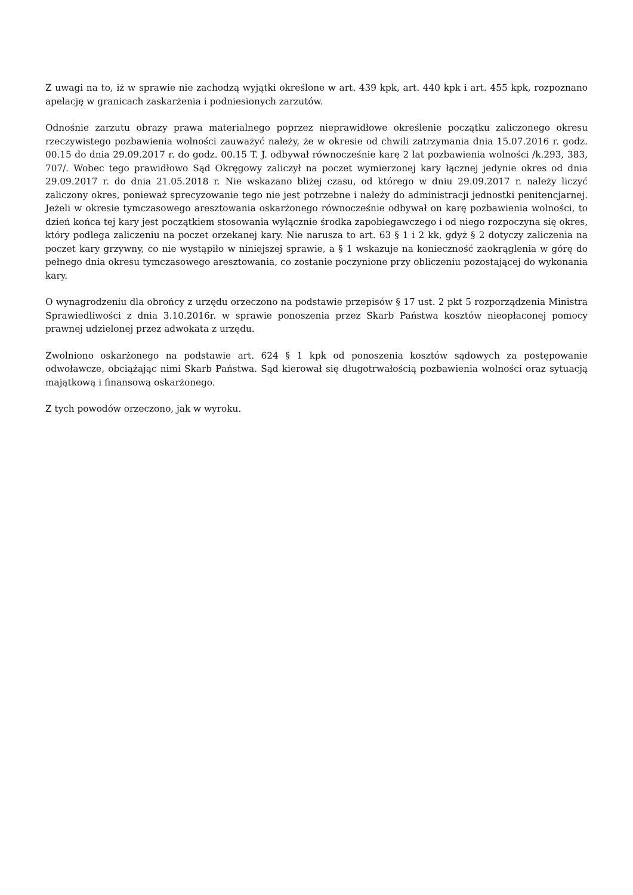Z uwagi na to, iż w sprawie nie zachodzą wyjątki określone w art. 439 kpk, art. 440 kpk i art. 455 kpk, rozpoznano apelację w granicach zaskarżenia i podniesionych zarzutów.
Odnośnie zarzutu obrazy prawa materialnego poprzez nieprawidłowe określenie początku zaliczonego okresu rzeczywistego pozbawienia wolności zauważyć należy, że w okresie od chwili zatrzymania dnia 15.07.2016 r. godz. 00.15 do dnia 29.09.2017 r. do godz. 00.15 T. J. odbywał równocześnie karę 2 lat pozbawienia wolności /k.293, 383, 707/. Wobec tego prawidłowo Sąd Okręgowy zaliczył na poczet wymierzonej kary łącznej jedynie okres od dnia 29.09.2017 r. do dnia 21.05.2018 r. Nie wskazano bliżej czasu, od którego w dniu 29.09.2017 r. należy liczyć zaliczony okres, ponieważ sprecyzowanie tego nie jest potrzebne i należy do administracji jednostki penitencjarnej. Jeżeli w okresie tymczasowego aresztowania oskarżonego równocześnie odbywał on karę pozbawienia wolności, to dzień końca tej kary jest początkiem stosowania wyłącznie środka zapobiegawczego i od niego rozpoczyna się okres, który podlega zaliczeniu na poczet orzekanej kary. Nie narusza to art. 63 § 1 i 2 kk, gdyż § 2 dotyczy zaliczenia na poczet kary grzywny, co nie wystąpiło w niniejszej sprawie, a § 1 wskazuje na konieczność zaokrąglenia w górę do pełnego dnia okresu tymczasowego aresztowania, co zostanie poczynione przy obliczeniu pozostającej do wykonania kary.
O wynagrodzeniu dla obrońcy z urzędu orzeczono na podstawie przepisów § 17 ust. 2 pkt 5 rozporządzenia Ministra Sprawiedliwości z dnia 3.10.2016r. w sprawie ponoszenia przez Skarb Państwa kosztów nieopłaconej pomocy prawnej udzielonej przez adwokata z urzędu.
Zwolniono oskarżonego na podstawie art. 624 § 1 kpk od ponoszenia kosztów sądowych za postępowanie odwoławcze, obciążając nimi Skarb Państwa. Sąd kierował się długotrwałością pozbawienia wolności oraz sytuacją majątkową i finansową oskarżonego.
Z tych powodów orzeczono, jak w wyroku.